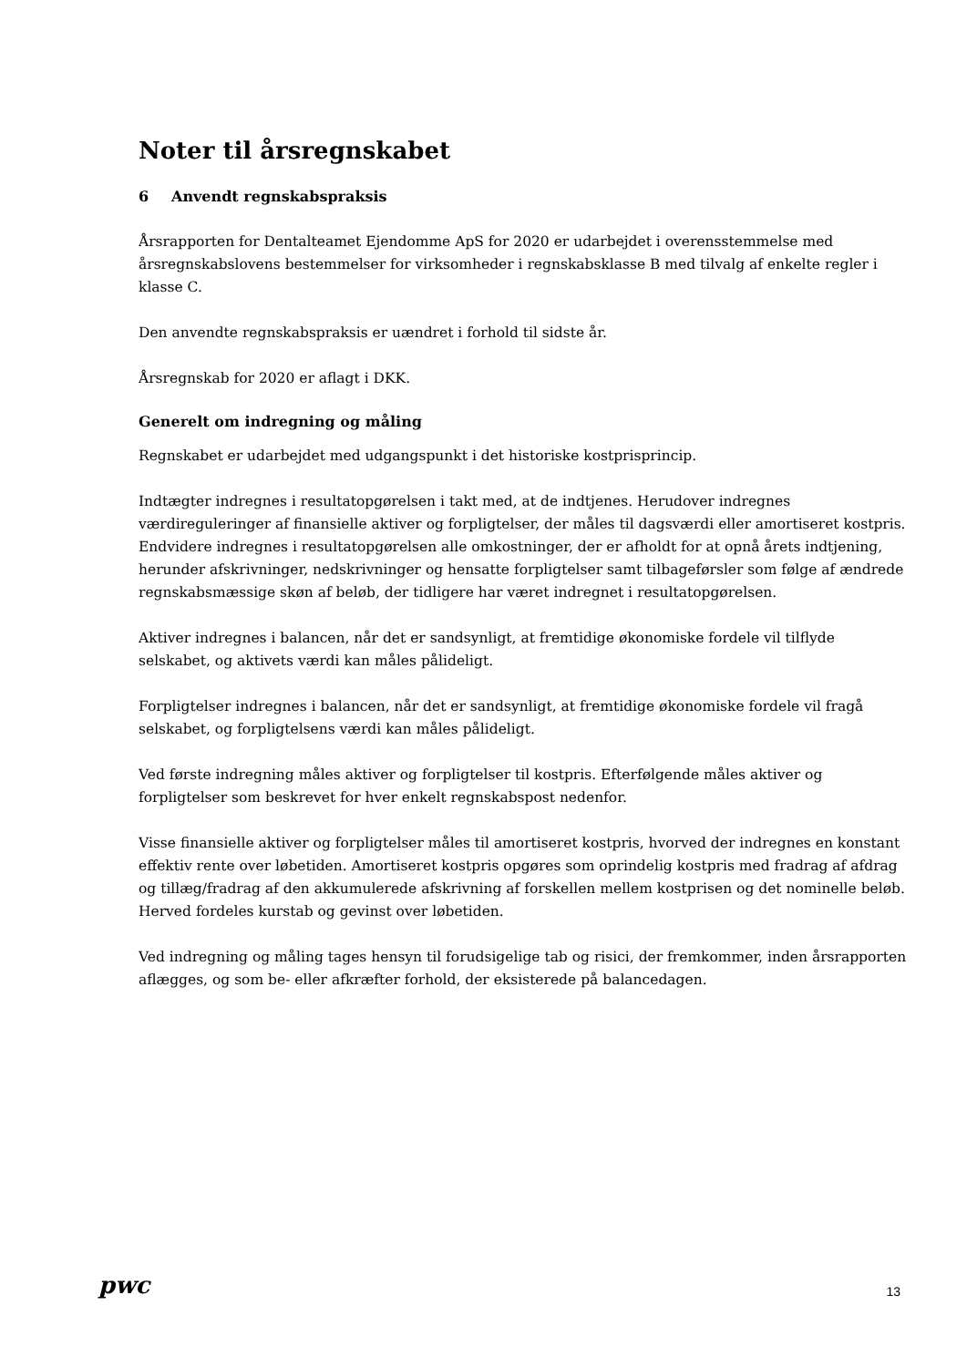Noter til årsregnskabet
6 Anvendt regnskabspraksis
Årsrapporten for Dentalteamet Ejendomme ApS for 2020 er udarbejdet i overensstemmelse med årsregnskabslovens bestemmelser for virksomheder i regnskabsklasse B med tilvalg af enkelte regler i klasse C.
Den anvendte regnskabspraksis er uændret i forhold til sidste år.
Årsregnskab for 2020 er aflagt i DKK.
Generelt om indregning og måling
Regnskabet er udarbejdet med udgangspunkt i det historiske kostprisprincip.
Indtægter indregnes i resultatopgørelsen i takt med, at de indtjenes. Herudover indregnes værdireguleringer af finansielle aktiver og forpligtelser, der måles til dagsværdi eller amortiseret kostpris. Endvidere indregnes i resultatopgørelsen alle omkostninger, der er afholdt for at opnå årets indtjening, herunder afskrivninger, nedskrivninger og hensatte forpligtelser samt tilbageførsler som følge af ændrede regnskabsmæssige skøn af beløb, der tidligere har været indregnet i resultatopgørelsen.
Aktiver indregnes i balancen, når det er sandsynligt, at fremtidige økonomiske fordele vil tilflyde selskabet, og aktivets værdi kan måles pålideligt.
Forpligtelser indregnes i balancen, når det er sandsynligt, at fremtidige økonomiske fordele vil fragå selskabet, og forpligtelsens værdi kan måles pålideligt.
Ved første indregning måles aktiver og forpligtelser til kostpris. Efterfølgende måles aktiver og forpligtelser som beskrevet for hver enkelt regnskabspost nedenfor.
Visse finansielle aktiver og forpligtelser måles til amortiseret kostpris, hvorved der indregnes en konstant effektiv rente over løbetiden. Amortiseret kostpris opgøres som oprindelig kostpris med fradrag af afdrag og tillæg/fradrag af den akkumulerede afskrivning af forskellen mellem kostprisen og det nominelle beløb. Herved fordeles kurstab og gevinst over løbetiden.
Ved indregning og måling tages hensyn til forudsigelige tab og risici, der fremkommer, inden årsrapporten aflægges, og som be- eller afkræfter forhold, der eksisterede på balancedagen.
pwc
13